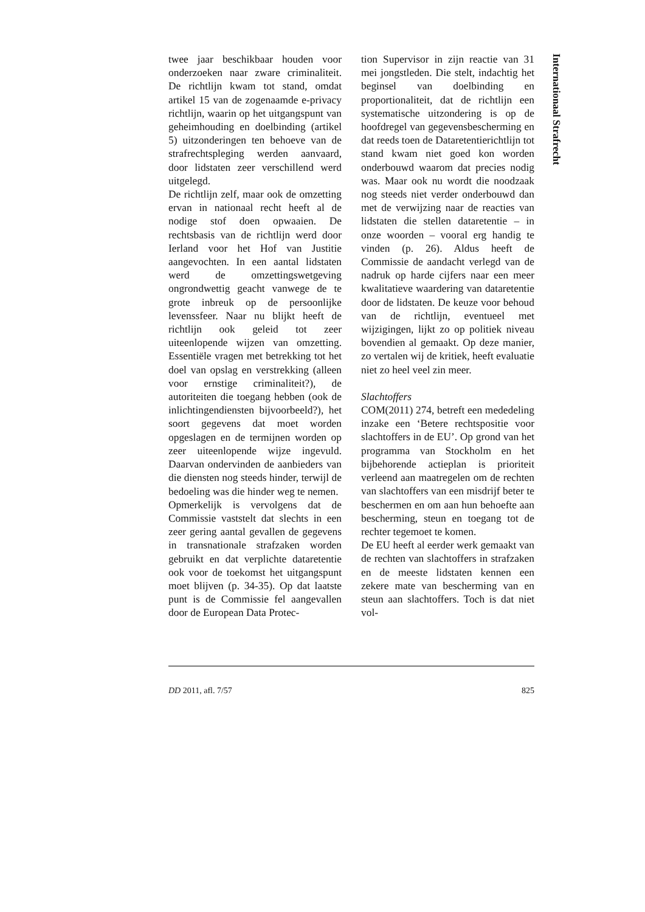twee jaar beschikbaar houden voor onderzoeken naar zware criminaliteit. De richtlijn kwam tot stand, omdat artikel 15 van de zogenaamde e-privacy richtlijn, waarin op het uitgangspunt van geheimhouding en doelbinding (artikel 5) uitzonderingen ten behoeve van de strafrechtspleging werden aanvaard, door lidstaten zeer verschillend werd uitgelegd.
De richtlijn zelf, maar ook de omzetting ervan in nationaal recht heeft al de nodige stof doen opwaaien. De rechtsbasis van de richtlijn werd door Ierland voor het Hof van Justitie aangevochten. In een aantal lidstaten werd de omzettingswetgeving ongrondwettig geacht vanwege de te grote inbreuk op de persoonlijke levenssfeer. Naar nu blijkt heeft de richtlijn ook geleid tot zeer uiteenlopende wijzen van omzetting. Essentiële vragen met betrekking tot het doel van opslag en verstrekking (alleen voor ernstige criminaliteit?), de autoriteiten die toegang hebben (ook de inlichtingendiensten bijvoorbeeld?), het soort gegevens dat moet worden opgeslagen en de termijnen worden op zeer uiteenlopende wijze ingevuld. Daarvan ondervinden de aanbieders van die diensten nog steeds hinder, terwijl de bedoeling was die hinder weg te nemen.
Opmerkelijk is vervolgens dat de Commissie vaststelt dat slechts in een zeer gering aantal gevallen de gegevens in transnationale strafzaken worden gebruikt en dat verplichte dataretentie ook voor de toekomst het uitgangspunt moet blijven (p. 34-35). Op dat laatste punt is de Commissie fel aangevallen door de European Data Protec-
tion Supervisor in zijn reactie van 31 mei jongstleden. Die stelt, indachtig het beginsel van doelbinding en proportionaliteit, dat de richtlijn een systematische uitzondering is op de hoofdregel van gegevensbescherming en dat reeds toen de Dataretentierichtlijn tot stand kwam niet goed kon worden onderbouwd waarom dat precies nodig was. Maar ook nu wordt die noodzaak nog steeds niet verder onderbouwd dan met de verwijzing naar de reacties van lidstaten die stellen dataretentie – in onze woorden – vooral erg handig te vinden (p. 26). Aldus heeft de Commissie de aandacht verlegd van de nadruk op harde cijfers naar een meer kwalitatieve waardering van dataretentie door de lidstaten. De keuze voor behoud van de richtlijn, eventueel met wijzigingen, lijkt zo op politiek niveau bovendien al gemaakt. Op deze manier, zo vertalen wij de kritiek, heeft evaluatie niet zo heel veel zin meer.
Slachtoffers
COM(2011) 274, betreft een mededeling inzake een ‘Betere rechtspositie voor slachtoffers in de EU’. Op grond van het programma van Stockholm en het bijbehorende actieplan is prioriteit verleend aan maatregelen om de rechten van slachtoffers van een misdrijf beter te beschermen en om aan hun behoefte aan bescherming, steun en toegang tot de rechter tegemoet te komen.
De EU heeft al eerder werk gemaakt van de rechten van slachtoffers in strafzaken en de meeste lidstaten kennen een zekere mate van bescherming van en steun aan slachtoffers. Toch is dat niet vol-
Internationaal Strafrecht
DD 2011, afl. 7/57 825